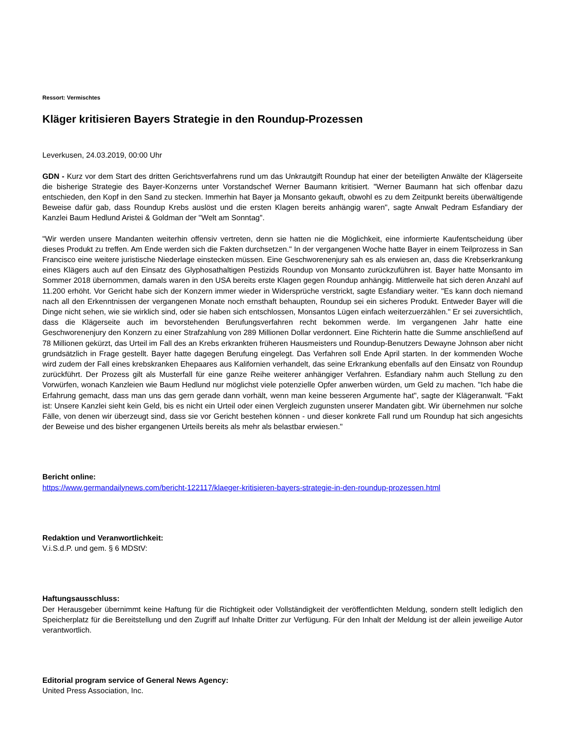Ressort: Vermischtes
Kläger kritisieren Bayers Strategie in den Roundup-Prozessen
Leverkusen, 24.03.2019, 00:00 Uhr
GDN - Kurz vor dem Start des dritten Gerichtsverfahrens rund um das Unkrautgift Roundup hat einer der beteiligten Anwälte der Klägerseite die bisherige Strategie des Bayer-Konzerns unter Vorstandschef Werner Baumann kritisiert. "Werner Baumann hat sich offenbar dazu entschieden, den Kopf in den Sand zu stecken. Immerhin hat Bayer ja Monsanto gekauft, obwohl es zu dem Zeitpunkt bereits überwältigende Beweise dafür gab, dass Roundup Krebs auslöst und die ersten Klagen bereits anhängig waren", sagte Anwalt Pedram Esfandiary der Kanzlei Baum Hedlund Aristei & Goldman der "Welt am Sonntag".
"Wir werden unsere Mandanten weiterhin offensiv vertreten, denn sie hatten nie die Möglichkeit, eine informierte Kaufentscheidung über dieses Produkt zu treffen. Am Ende werden sich die Fakten durchsetzen." In der vergangenen Woche hatte Bayer in einem Teilprozess in San Francisco eine weitere juristische Niederlage einstecken müssen. Eine Geschworenenjury sah es als erwiesen an, dass die Krebserkrankung eines Klägers auch auf den Einsatz des Glyphosathaltigen Pestizids Roundup von Monsanto zurückzuführen ist. Bayer hatte Monsanto im Sommer 2018 übernommen, damals waren in den USA bereits erste Klagen gegen Roundup anhängig. Mittlerweile hat sich deren Anzahl auf 11.200 erhöht. Vor Gericht habe sich der Konzern immer wieder in Widersprüche verstrickt, sagte Esfandiary weiter. "Es kann doch niemand nach all den Erkenntnissen der vergangenen Monate noch ernsthaft behaupten, Roundup sei ein sicheres Produkt. Entweder Bayer will die Dinge nicht sehen, wie sie wirklich sind, oder sie haben sich entschlossen, Monsantos Lügen einfach weiterzuerzählen." Er sei zuversichtlich, dass die Klägerseite auch im bevorstehenden Berufungsverfahren recht bekommen werde. Im vergangenen Jahr hatte eine Geschworenenjury den Konzern zu einer Strafzahlung von 289 Millionen Dollar verdonnert. Eine Richterin hatte die Summe anschließend auf 78 Millionen gekürzt, das Urteil im Fall des an Krebs erkrankten früheren Hausmeisters und Roundup-Benutzers Dewayne Johnson aber nicht grundsätzlich in Frage gestellt. Bayer hatte dagegen Berufung eingelegt. Das Verfahren soll Ende April starten. In der kommenden Woche wird zudem der Fall eines krebskranken Ehepaares aus Kalifornien verhandelt, das seine Erkrankung ebenfalls auf den Einsatz von Roundup zurückführt. Der Prozess gilt als Musterfall für eine ganze Reihe weiterer anhängiger Verfahren. Esfandiary nahm auch Stellung zu den Vorwürfen, wonach Kanzleien wie Baum Hedlund nur möglichst viele potenzielle Opfer anwerben würden, um Geld zu machen. "Ich habe die Erfahrung gemacht, dass man uns das gern gerade dann vorhält, wenn man keine besseren Argumente hat", sagte der Klägeranwalt. "Fakt ist: Unsere Kanzlei sieht kein Geld, bis es nicht ein Urteil oder einen Vergleich zugunsten unserer Mandaten gibt. Wir übernehmen nur solche Fälle, von denen wir überzeugt sind, dass sie vor Gericht bestehen können - und dieser konkrete Fall rund um Roundup hat sich angesichts der Beweise und des bisher ergangenen Urteils bereits als mehr als belastbar erwiesen."
Bericht online:
https://www.germandailynews.com/bericht-122117/klaeger-kritisieren-bayers-strategie-in-den-roundup-prozessen.html
Redaktion und Veranwortlichkeit:
V.i.S.d.P. und gem. § 6 MDStV:
Haftungsausschluss:
Der Herausgeber übernimmt keine Haftung für die Richtigkeit oder Vollständigkeit der veröffentlichten Meldung, sondern stellt lediglich den Speicherplatz für die Bereitstellung und den Zugriff auf Inhalte Dritter zur Verfügung. Für den Inhalt der Meldung ist der allein jeweilige Autor verantwortlich.
Editorial program service of General News Agency:
United Press Association, Inc.